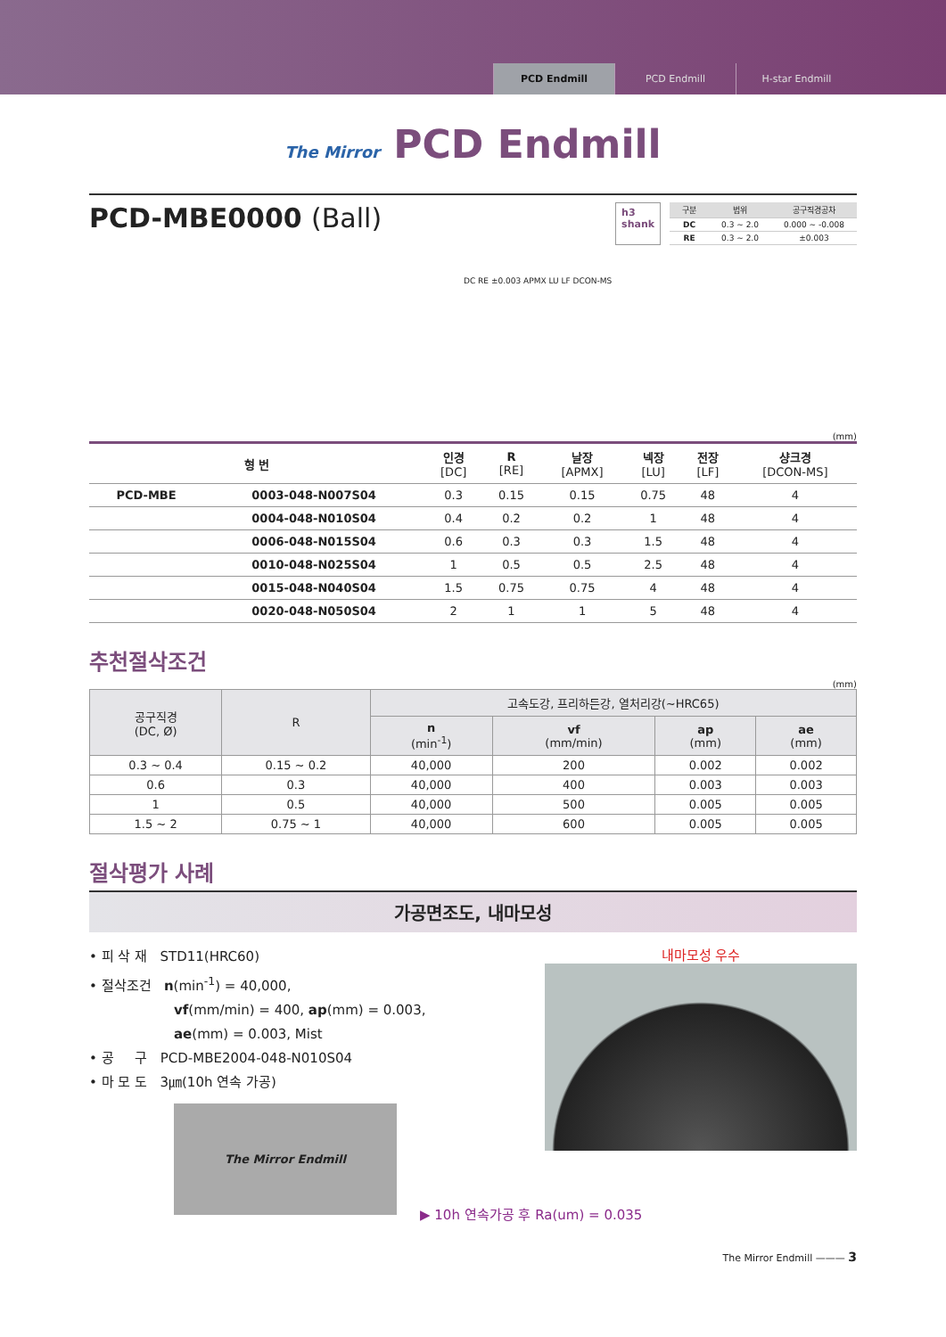PCD Endmill PCD Endmill H-star Endmill
The Mirror PCD Endmill
PCD-MBE0000 (Ball)
h3
shank
| 구분 | 범위 | 공구직경공차 |
| --- | --- | --- |
| DC | 0.3 ~ 2.0 | 0.000 ~ -0.008 |
| RE | 0.3 ~ 2.0 | ±0.003 |
DC RE ±0.003 APMX LU LF DCON-MS
(mm)
| 형 번 | | 인경 [DC] | R [RE] | 날장 [APMX] | 넥장 [LU] | 전장 [LF] | 샹크경 [DCON-MS] |
| --- | --- | --- | --- | --- | --- | --- | --- |
| PCD-MBE | 0003-048-N007S04 | 0.3 | 0.15 | 0.15 | 0.75 | 48 | 4 |
| | 0004-048-N010S04 | 0.4 | 0.2 | 0.2 | 1 | 48 | 4 |
| | 0006-048-N015S04 | 0.6 | 0.3 | 0.3 | 1.5 | 48 | 4 |
| | 0010-048-N025S04 | 1 | 0.5 | 0.5 | 2.5 | 48 | 4 |
| | 0015-048-N040S04 | 1.5 | 0.75 | 0.75 | 4 | 48 | 4 |
| | 0020-048-N050S04 | 2 | 1 | 1 | 5 | 48 | 4 |
추천절삭조건
(mm)
| 공구직경 (DC, Ø) | R | 고속도강, 프리하든강, 열처리강(~HRC65) | | | |
| --- | --- | --- | --- | --- | --- |
| | | n (min<sup>-1</sup>) | vf (mm/min) | ap (mm) | ae (mm) |
| 0.3 ~ 0.4 | 0.15 ~ 0.2 | 40,000 | 200 | 0.002 | 0.002 |
| 0.6 | 0.3 | 40,000 | 400 | 0.003 | 0.003 |
| 1 | 0.5 | 40,000 | 500 | 0.005 | 0.005 |
| 1.5 ~ 2 | 0.75 ~ 1 | 40,000 | 600 | 0.005 | 0.005 |
절삭평가 사례
가공면조도, 내마모성
• 피 삭 재 STD11(HRC60)
• 절삭조건 n(min<sup>-1</sup>) = 40,000,
vf(mm/min) = 400, ap(mm) = 0.003,
ae(mm) = 0.003, Mist
• 공 구 PCD-MBE2004-048-N010S04
• 마 모 도 3㎛(10h 연속 가공)
The Mirror Endmill
내마모성 우수
▶ 10h 연속가공 후 Ra(um) = 0.035
The Mirror Endmill ——— 3